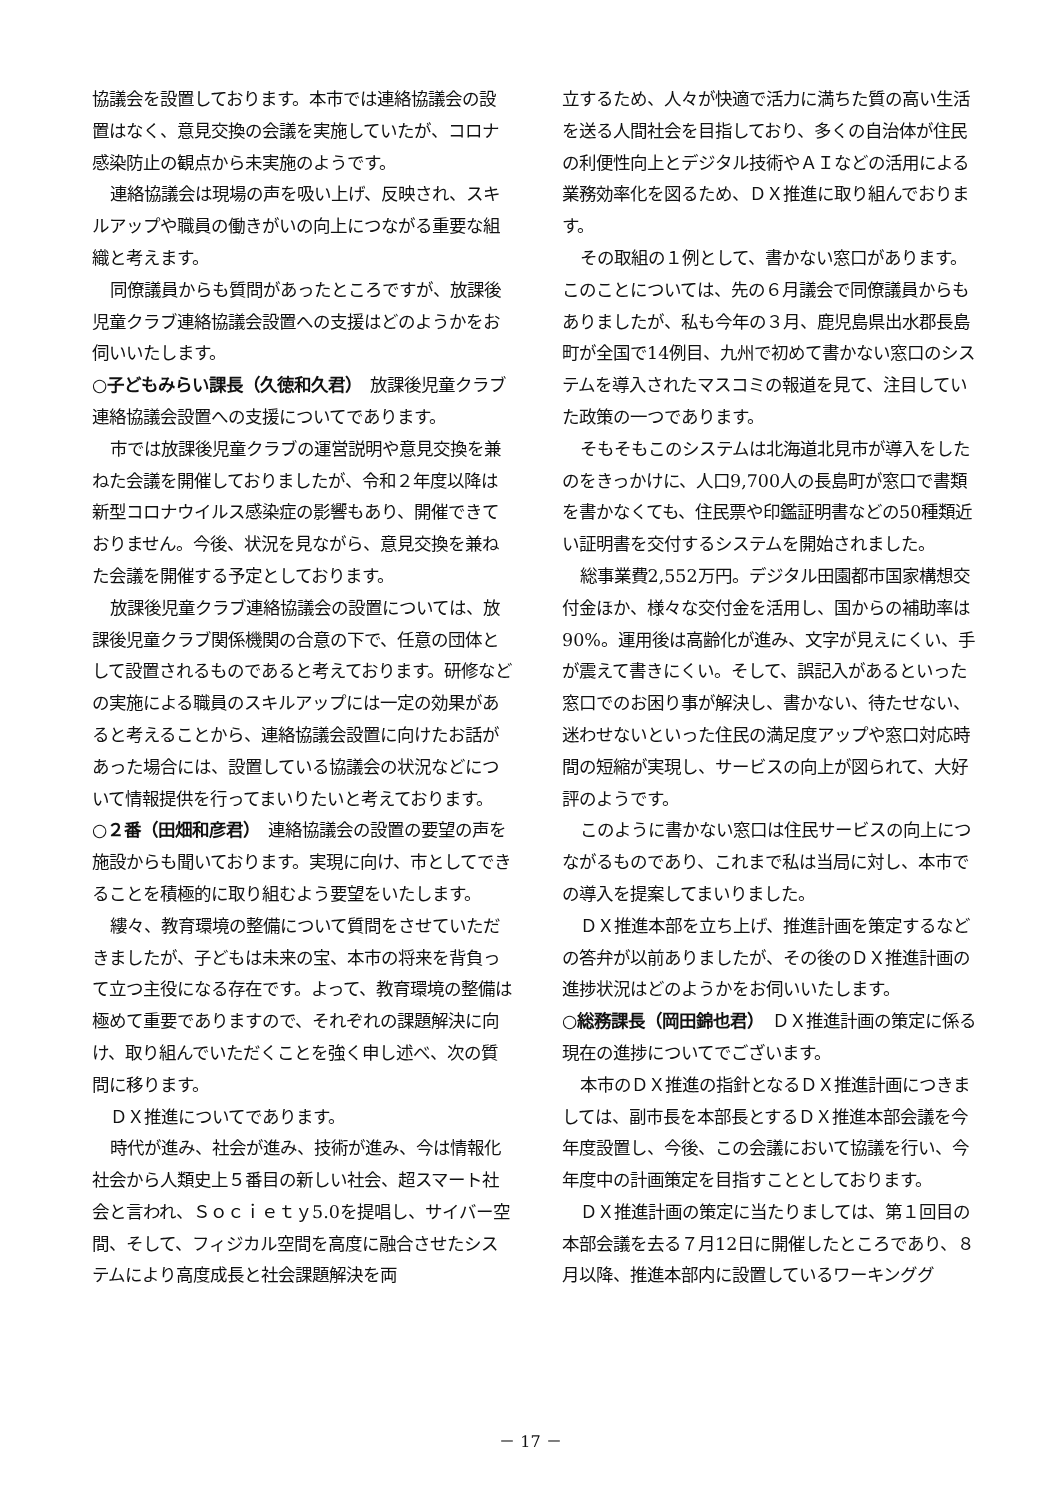協議会を設置しております。本市では連絡協議会の設置はなく、意見交換の会議を実施していたが、コロナ感染防止の観点から未実施のようです。
連絡協議会は現場の声を吸い上げ、反映され、スキルアップや職員の働きがいの向上につながる重要な組織と考えます。
同僚議員からも質問があったところですが、放課後児童クラブ連絡協議会設置への支援はどのようかをお伺いいたします。
○子どもみらい課長（久徳和久君）　放課後児童クラブ連絡協議会設置への支援についてであります。
市では放課後児童クラブの運営説明や意見交換を兼ねた会議を開催しておりましたが、令和２年度以降は新型コロナウイルス感染症の影響もあり、開催できておりません。今後、状況を見ながら、意見交換を兼ねた会議を開催する予定としております。
放課後児童クラブ連絡協議会の設置については、放課後児童クラブ関係機関の合意の下で、任意の団体として設置されるものであると考えております。研修などの実施による職員のスキルアップには一定の効果があると考えることから、連絡協議会設置に向けたお話があった場合には、設置している協議会の状況などについて情報提供を行ってまいりたいと考えております。
○２番（田畑和彦君）　連絡協議会の設置の要望の声を施設からも聞いております。実現に向け、市としてできることを積極的に取り組むよう要望をいたします。
縷々、教育環境の整備について質問をさせていただきましたが、子どもは未来の宝、本市の将来を背負って立つ主役になる存在です。よって、教育環境の整備は極めて重要でありますので、それぞれの課題解決に向け、取り組んでいただくことを強く申し述べ、次の質問に移ります。
ＤＸ推進についてであります。
時代が進み、社会が進み、技術が進み、今は情報化社会から人類史上５番目の新しい社会、超スマート社会と言われ、Ｓｏｃｉｅｔｙ5.0を提唱し、サイバー空間、そして、フィジカル空間を高度に融合させたシステムにより高度成長と社会課題解決を両
立するため、人々が快適で活力に満ちた質の高い生活を送る人間社会を目指しており、多くの自治体が住民の利便性向上とデジタル技術やＡＩなどの活用による業務効率化を図るため、ＤＸ推進に取り組んでおります。
その取組の１例として、書かない窓口があります。このことについては、先の６月議会で同僚議員からもありましたが、私も今年の３月、鹿児島県出水郡長島町が全国で14例目、九州で初めて書かない窓口のシステムを導入されたマスコミの報道を見て、注目していた政策の一つであります。
そもそもこのシステムは北海道北見市が導入をしたのをきっかけに、人口9,700人の長島町が窓口で書類を書かなくても、住民票や印鑑証明書などの50種類近い証明書を交付するシステムを開始されました。
総事業費2,552万円。デジタル田園都市国家構想交付金ほか、様々な交付金を活用し、国からの補助率は90%。運用後は高齢化が進み、文字が見えにくい、手が震えて書きにくい。そして、誤記入があるといった窓口でのお困り事が解決し、書かない、待たせない、迷わせないといった住民の満足度アップや窓口対応時間の短縮が実現し、サービスの向上が図られて、大好評のようです。
このように書かない窓口は住民サービスの向上につながるものであり、これまで私は当局に対し、本市での導入を提案してまいりました。
ＤＸ推進本部を立ち上げ、推進計画を策定するなどの答弁が以前ありましたが、その後のＤＸ推進計画の進捗状況はどのようかをお伺いいたします。
○総務課長（岡田錦也君）　ＤＸ推進計画の策定に係る現在の進捗についてでございます。
本市のＤＸ推進の指針となるＤＸ推進計画につきましては、副市長を本部長とするＤＸ推進本部会議を今年度設置し、今後、この会議において協議を行い、今年度中の計画策定を目指すこととしております。
ＤＸ推進計画の策定に当たりましては、第１回目の本部会議を去る７月12日に開催したところであり、８月以降、推進本部内に設置しているワーキンググ
－ 17 －